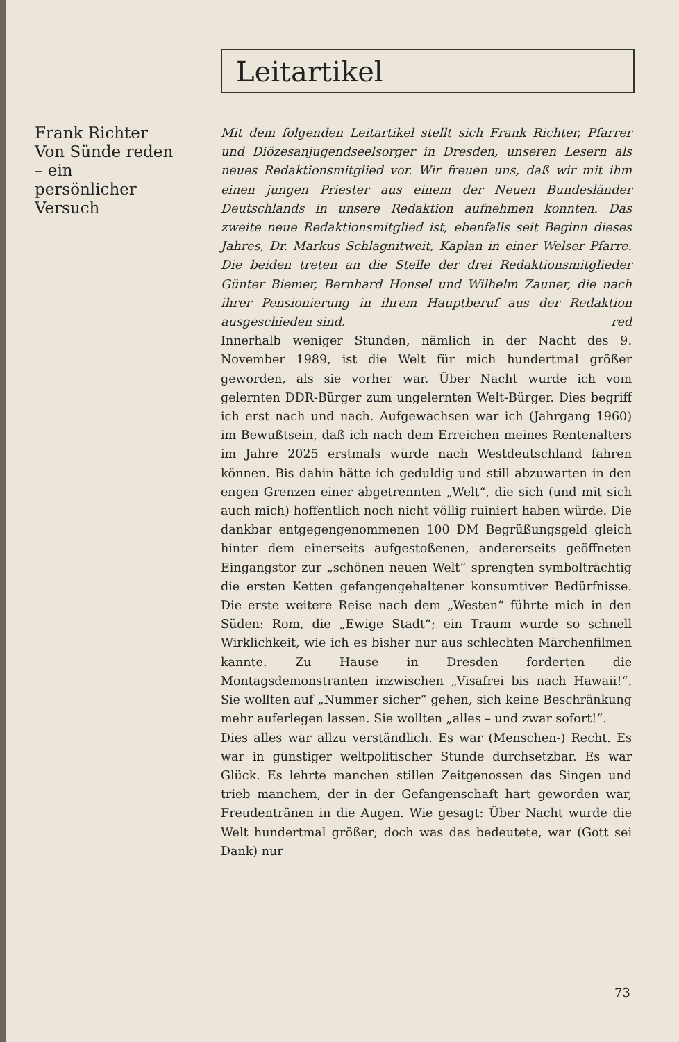Leitartikel
Frank Richter
Von Sünde reden – ein persönlicher Versuch
Mit dem folgenden Leitartikel stellt sich Frank Richter, Pfarrer und Diözesanjugendseelsorger in Dresden, unseren Lesern als neues Redaktionsmitglied vor. Wir freuen uns, daß wir mit ihm einen jungen Priester aus einem der Neuen Bundesländer Deutschlands in unsere Redaktion aufnehmen konnten. Das zweite neue Redaktionsmitglied ist, ebenfalls seit Beginn dieses Jahres, Dr. Markus Schlagnitweit, Kaplan in einer Welser Pfarre. Die beiden treten an die Stelle der drei Redaktionsmitglieder Günter Biemer, Bernhard Honsel und Wilhelm Zauner, die nach ihrer Pensionierung in ihrem Hauptberuf aus der Redaktion ausgeschieden sind. red
Innerhalb weniger Stunden, nämlich in der Nacht des 9. November 1989, ist die Welt für mich hundertmal größer geworden, als sie vorher war. Über Nacht wurde ich vom gelernten DDR-Bürger zum ungelernten Welt-Bürger. Dies begriff ich erst nach und nach. Aufgewachsen war ich (Jahrgang 1960) im Bewußtsein, daß ich nach dem Erreichen meines Rentenalters im Jahre 2025 erstmals würde nach Westdeutschland fahren können. Bis dahin hätte ich geduldig und still abzuwarten in den engen Grenzen einer abgetrennten „Welt“, die sich (und mit sich auch mich) hoffentlich noch nicht völlig ruiniert haben würde. Die dankbar entgegengenommenen 100 DM Begrüßungsgeld gleich hinter dem einerseits aufgestoßenen, andererseits geöffneten Eingangstor zur „schönen neuen Welt“ sprengten symbolträchtig die ersten Ketten gefangengehaltener konsumtiver Bedürfnisse. Die erste weitere Reise nach dem „Westen“ führte mich in den Süden: Rom, die „Ewige Stadt“; ein Traum wurde so schnell Wirklichkeit, wie ich es bisher nur aus schlechten Märchenfilmen kannte. Zu Hause in Dresden forderten die Montagsdemonstranten inzwischen „Visafrei bis nach Hawaii!“. Sie wollten auf „Nummer sicher“ gehen, sich keine Beschränkung mehr auferlegen lassen. Sie wollten „alles – und zwar sofort!“.
Dies alles war allzu verständlich. Es war (Menschen-) Recht. Es war in günstiger weltpolitischer Stunde durchsetzbar. Es war Glück. Es lehrte manchen stillen Zeitgenossen das Singen und trieb manchem, der in der Gefangenschaft hart geworden war, Freudentränen in die Augen. Wie gesagt: Über Nacht wurde die Welt hundertmal größer; doch was das bedeutete, war (Gott sei Dank) nur
73